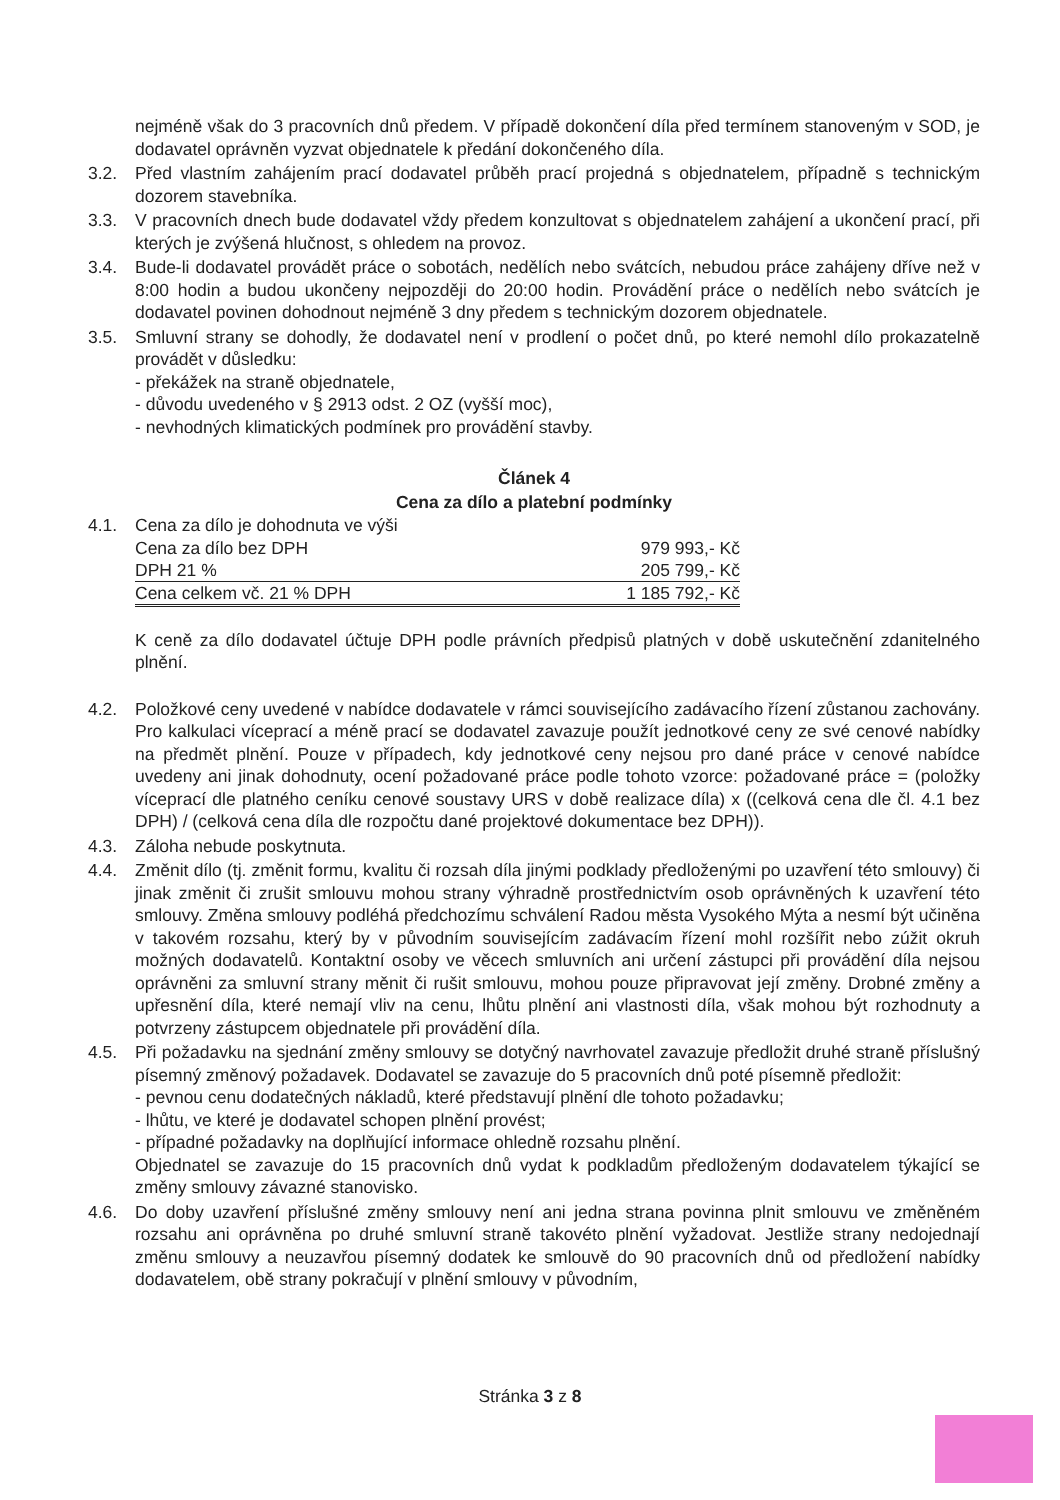nejméně však do 3 pracovních dnů předem. V případě dokončení díla před termínem stanoveným v SOD, je dodavatel oprávněn vyzvat objednatele k předání dokončeného díla.
3.2. Před vlastním zahájením prací dodavatel průběh prací projedná s objednatelem, případně s technickým dozorem stavebníka.
3.3. V pracovních dnech bude dodavatel vždy předem konzultovat s objednatelem zahájení a ukončení prací, při kterých je zvýšená hlučnost, s ohledem na provoz.
3.4. Bude-li dodavatel provádět práce o sobotách, nedělích nebo svátcích, nebudou práce zahájeny dříve než v 8:00 hodin a budou ukončeny nejpozději do 20:00 hodin. Provádění práce o nedělích nebo svátcích je dodavatel povinen dohodnout nejméně 3 dny předem s technickým dozorem objednatele.
3.5. Smluvní strany se dohodly, že dodavatel není v prodlení o počet dnů, po které nemohl dílo prokazatelně provádět v důsledku:
- překážek na straně objednatele,
- důvodu uvedeného v § 2913 odst. 2 OZ (vyšší moc),
- nevhodných klimatických podmínek pro provádění stavby.
Článek 4
Cena za dílo a platební podmínky
4.1. Cena za dílo je dohodnuta ve výši
| Cena za dílo bez DPH | 979 993,- Kč |
| DPH 21 % | 205 799,- Kč |
| Cena celkem vč. 21 % DPH | 1 185 792,- Kč |
K ceně za dílo dodavatel účtuje DPH podle právních předpisů platných v době uskutečnění zdanitelného plnění.
4.2. Položkové ceny uvedené v nabídce dodavatele v rámci souvisejícího zadávacího řízení zůstanou zachovány. Pro kalkulaci víceprací a méně prací se dodavatel zavazuje použít jednotkové ceny ze své cenové nabídky na předmět plnění. Pouze v případech, kdy jednotkové ceny nejsou pro dané práce v cenové nabídce uvedeny ani jinak dohodnuty, ocení požadované práce podle tohoto vzorce: požadované práce = (položky víceprací dle platného ceníku cenové soustavy URS v době realizace díla) x ((celková cena dle čl. 4.1 bez DPH) / (celková cena díla dle rozpočtu dané projektové dokumentace bez DPH)).
4.3. Záloha nebude poskytnuta.
4.4. Změnit dílo (tj. změnit formu, kvalitu či rozsah díla jinými podklady předloženými po uzavření této smlouvy) či jinak změnit či zrušit smlouvu mohou strany výhradně prostřednictvím osob oprávněných k uzavření této smlouvy. Změna smlouvy podléhá předchozímu schválení Radou města Vysokého Mýta a nesmí být učiněna v takovém rozsahu, který by v původním souvisejícím zadávacím řízení mohl rozšířit nebo zúžit okruh možných dodavatelů. Kontaktní osoby ve věcech smluvních ani určení zástupci při provádění díla nejsou oprávněni za smluvní strany měnit či rušit smlouvu, mohou pouze připravovat její změny. Drobné změny a upřesnění díla, které nemají vliv na cenu, lhůtu plnění ani vlastnosti díla, však mohou být rozhodnuty a potvrzeny zástupcem objednatele při provádění díla.
4.5. Při požadavku na sjednání změny smlouvy se dotyčný navrhovatel zavazuje předložit druhé straně příslušný písemný změnový požadavek. Dodavatel se zavazuje do 5 pracovních dnů poté písemně předložit:
- pevnou cenu dodatečných nákladů, které představují plnění dle tohoto požadavku;
- lhůtu, ve které je dodavatel schopen plnění provést;
- případné požadavky na doplňující informace ohledně rozsahu plnění.
Objednatel se zavazuje do 15 pracovních dnů vydat k podkladům předloženým dodavatelem týkající se změny smlouvy závazné stanovisko.
4.6. Do doby uzavření příslušné změny smlouvy není ani jedna strana povinna plnit smlouvu ve změněném rozsahu ani oprávněna po druhé smluvní straně takovéto plnění vyžadovat. Jestliže strany nedojednají změnu smlouvy a neuzavřou písemný dodatek ke smlouvě do 90 pracovních dnů od předložení nabídky dodavatelem, obě strany pokračují v plnění smlouvy v původním,
Stránka 3 z 8